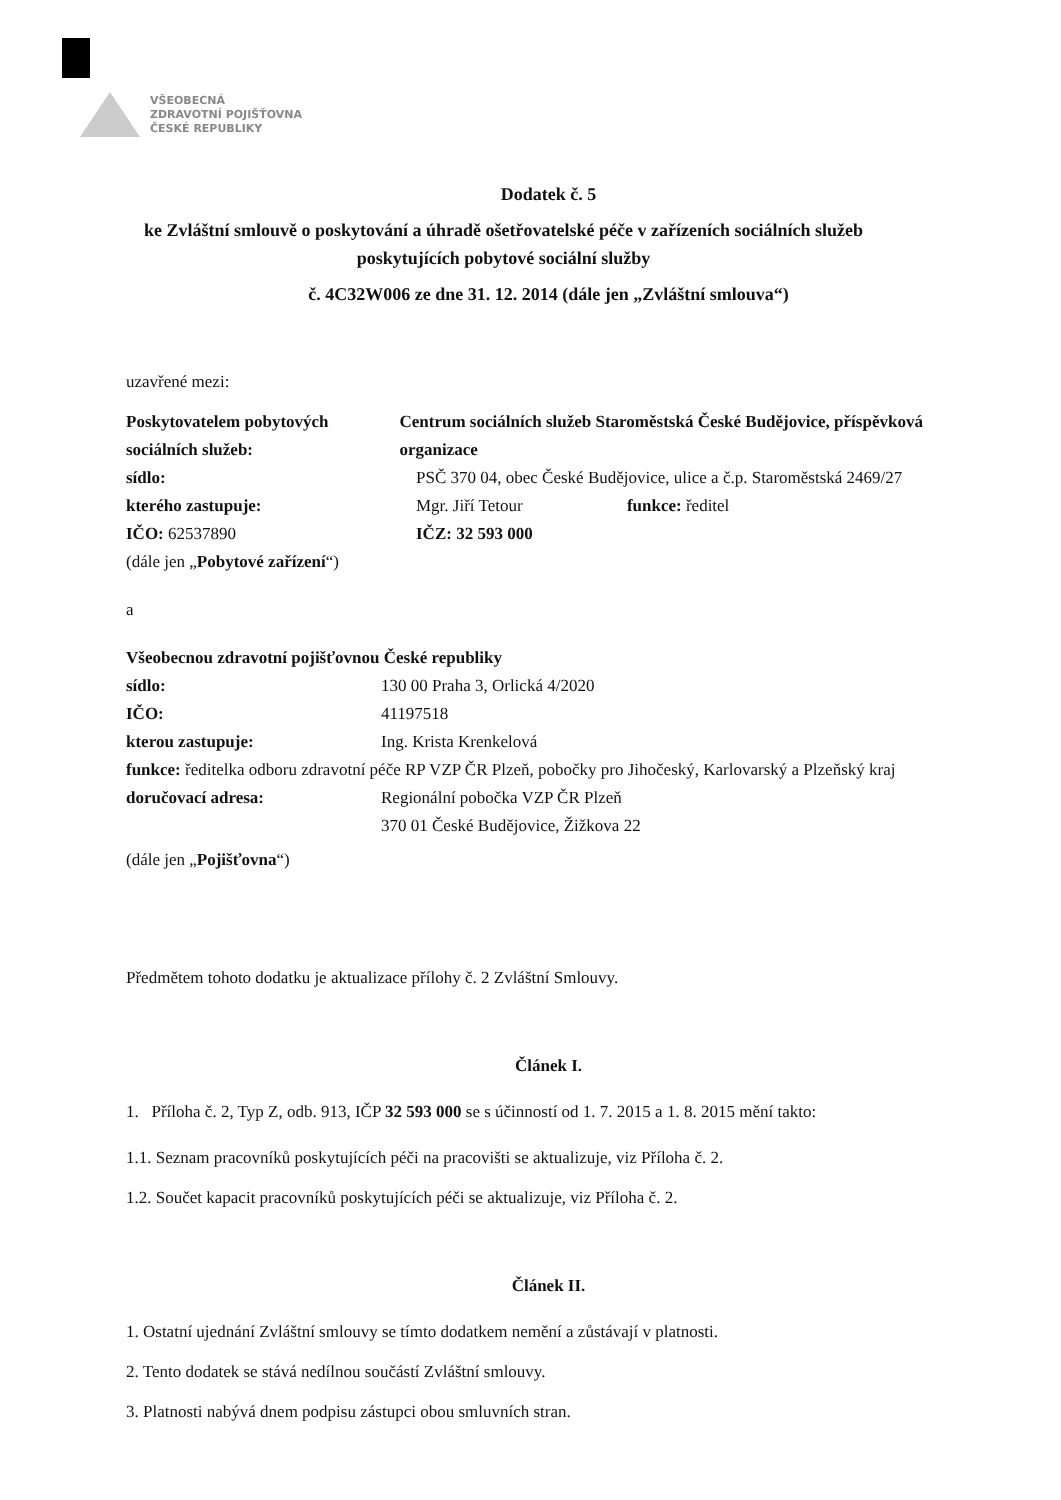VŠEOBECNÁ
ZDRAVOTNÍ POJIŠŤOVNA
ČESKÉ REPUBLIKY
Dodatek č. 5
ke Zvláštní smlouvě o poskytování a úhradě ošetřovatelské péče v zařízeních sociálních služeb
poskytujících pobytové sociální služby
č. 4C32W006 ze dne 31. 12. 2014 (dále jen „Zvláštní smlouva“)
uzavřené mezi:
Poskytovatelem pobytových sociálních služeb:
Centrum sociálních služeb Staroměstská České Budějovice, příspěvková organizace
sídlo: PSČ 370 04, obec České Budějovice, ulice a č.p. Staroměstská 2469/27
kterého zastupuje: Mgr. Jiří Tetour funkce: ředitel
IČO: 62537890 IČZ: 32 593 000
(dále jen „Pobytové zařízení“)
a
Všeobecnou zdravotní pojišťovnou České republiky
sídlo: 130 00 Praha 3, Orlická 4/2020
IČO: 41197518
kterou zastupuje: Ing. Krista Krenkelová
funkce: ředitelka odboru zdravotní péče RP VZP ČR Plzeň, pobočky pro Jihočeský, Karlovarský a Plzeňský kraj
doručovací adresa: Regionální pobočka VZP ČR Plzeň
370 01 České Budějovice, Žižkova 22
(dále jen „Pojišťovna“)
Předmětem tohoto dodatku je aktualizace přílohy č. 2 Zvláštní Smlouvy.
Článek I.
1. Příloha č. 2, Typ Z, odb. 913, IČP 32 593 000 se s účinností od 1. 7. 2015 a 1. 8. 2015 mění takto:
1.1. Seznam pracovníků poskytujících péči na pracovišti se aktualizuje, viz Příloha č. 2.
1.2. Součet kapacit pracovníků poskytujících péči se aktualizuje, viz Příloha č. 2.
Článek II.
1. Ostatní ujednání Zvláštní smlouvy se tímto dodatkem nemění a zůstávají v platnosti.
2. Tento dodatek se stává nedílnou součástí Zvláštní smlouvy.
3. Platnosti nabývá dnem podpisu zástupci obou smluvních stran.